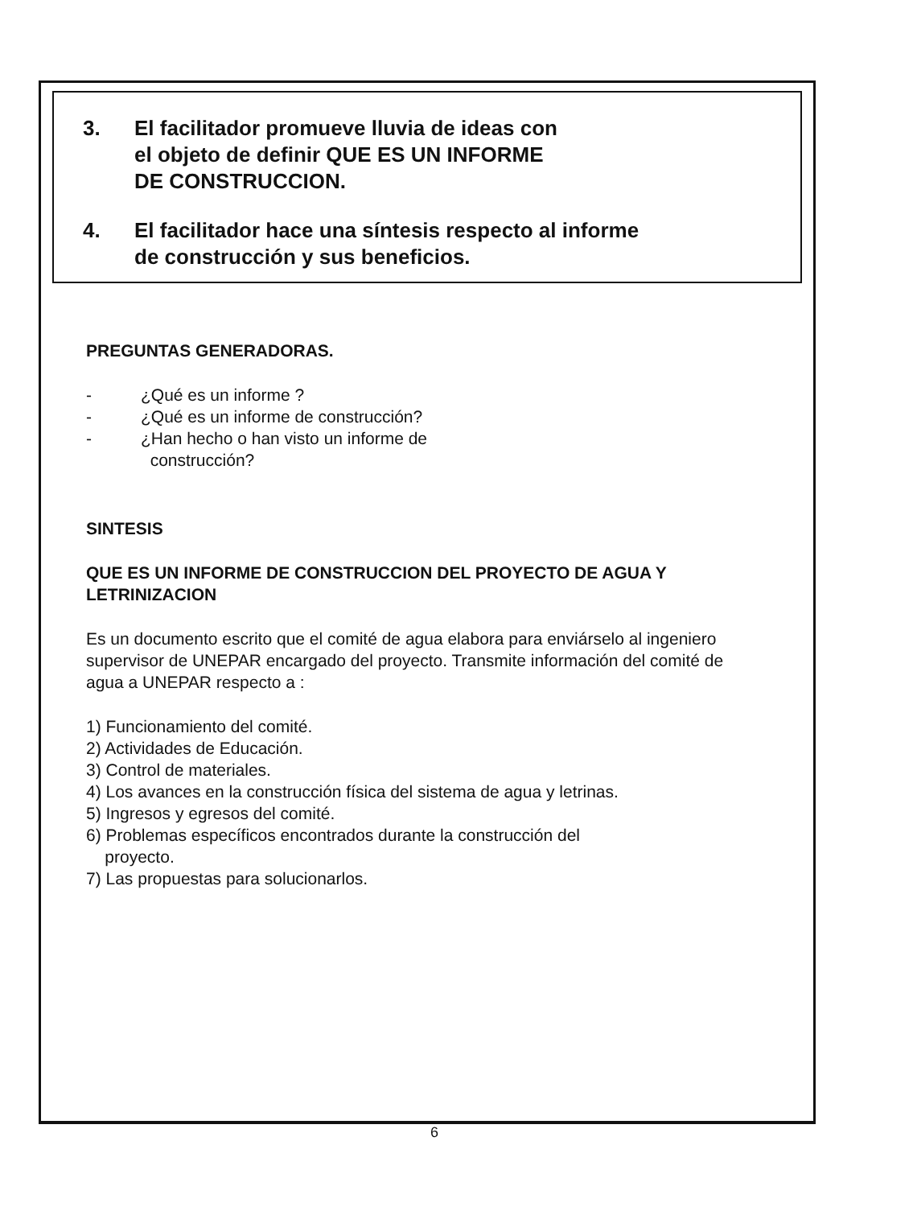3. El facilitador promueve lluvia de ideas con
el objeto de definir QUE ES UN INFORME
DE CONSTRUCCION.
4. El facilitador hace una síntesis respecto al informe
de construcción y sus beneficios.
PREGUNTAS GENERADORAS.
- ¿Qué es un informe ?
- ¿Qué es un informe de construcción?
- ¿Han hecho o han visto un informe de
construcción?
SINTESIS
QUE ES UN INFORME DE CONSTRUCCION DEL PROYECTO DE AGUA Y LETRINIZACION
Es un documento escrito que el comité de agua elabora para enviárselo al ingeniero supervisor de UNEPAR encargado del proyecto. Transmite información del comité de agua a UNEPAR respecto a :
1) Funcionamiento del comité.
2) Actividades de Educación.
3) Control de materiales.
4) Los avances en la construcción física del sistema de agua y letrinas.
5) Ingresos y egresos del comité.
6) Problemas específicos encontrados durante la construcción del
proyecto.
7) Las propuestas para solucionarlos.
6